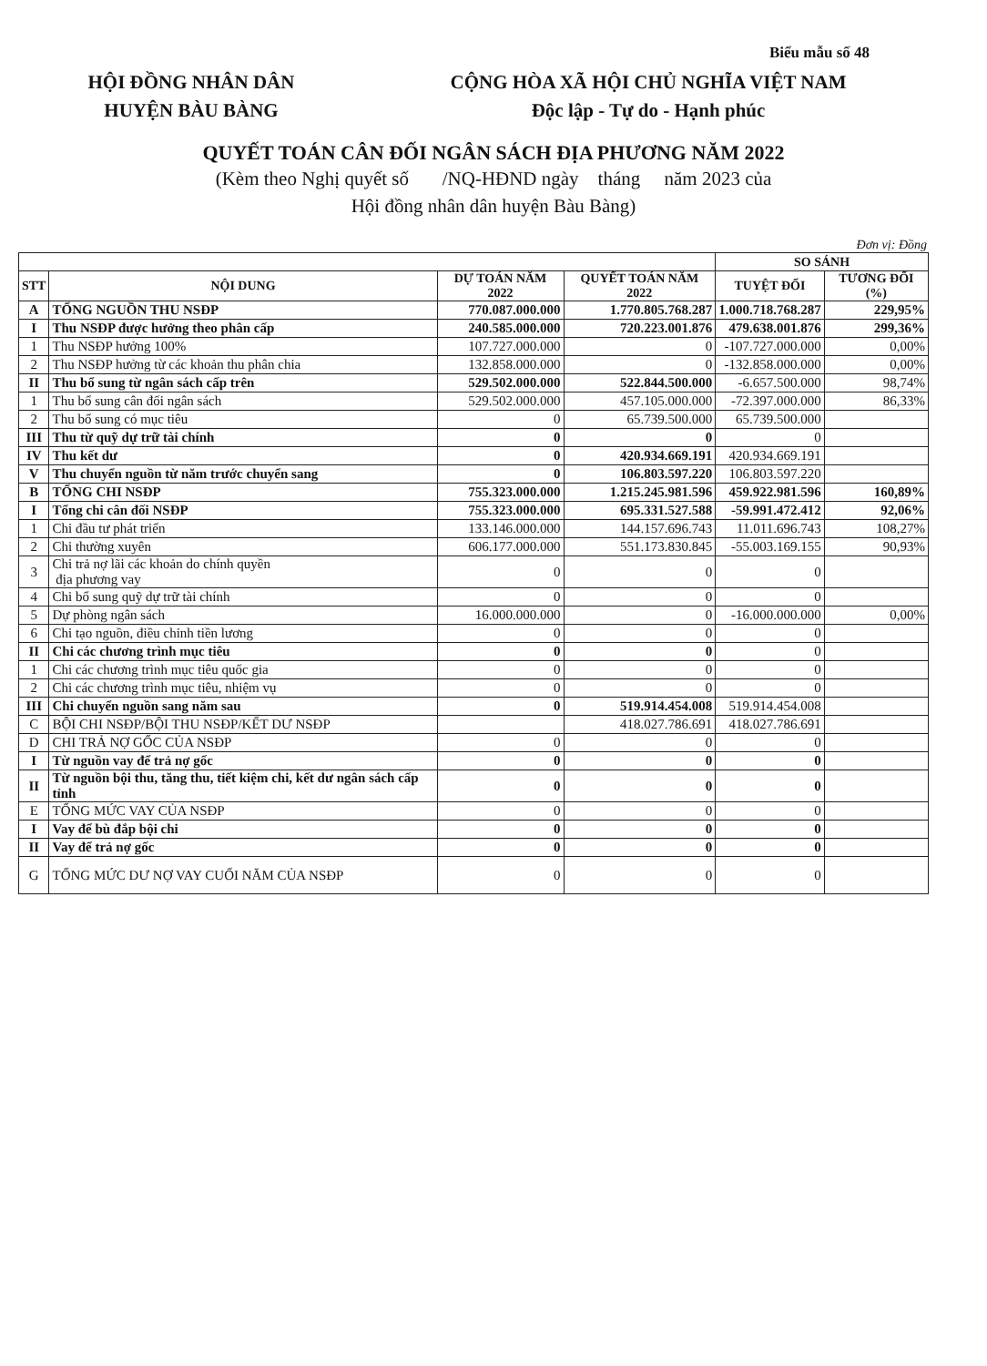Biểu mẫu số 48
HỘI ĐỒNG NHÂN DÂN
HUYỆN BÀU BÀNG
CỘNG HÒA XÃ HỘI CHỦ NGHĨA VIỆT NAM
Độc lập - Tự do - Hạnh phúc
QUYẾT TOÁN CÂN ĐỐI NGÂN SÁCH ĐỊA PHƯƠNG NĂM 2022
(Kèm theo Nghị quyết số /NQ-HĐND ngày tháng năm 2023 của
Hội đồng nhân dân huyện Bàu Bàng)
Đơn vị: Đồng
| | | | | SO SÁNH | |
| --- | --- | --- | --- | --- | --- |
| STT | NỘI DUNG | DỰ TOÁN NĂM 2022 | QUYẾT TOÁN NĂM 2022 | TUYỆT ĐỐI | TƯƠNG ĐỐI (%) |
| A | TỔNG NGUỒN THU NSĐP | 770.087.000.000 | 1.770.805.768.287 | 1.000.718.768.287 | 229,95% |
| I | Thu NSĐP được hưởng theo phân cấp | 240.585.000.000 | 720.223.001.876 | 479.638.001.876 | 299,36% |
| 1 | Thu NSĐP hưởng 100% | 107.727.000.000 | 0 | -107.727.000.000 | 0,00% |
| 2 | Thu NSĐP hưởng từ các khoản thu phân chia | 132.858.000.000 | 0 | -132.858.000.000 | 0,00% |
| II | Thu bổ sung từ ngân sách cấp trên | 529.502.000.000 | 522.844.500.000 | -6.657.500.000 | 98,74% |
| 1 | Thu bổ sung cân đối ngân sách | 529.502.000.000 | 457.105.000.000 | -72.397.000.000 | 86,33% |
| 2 | Thu bổ sung có mục tiêu | 0 | 65.739.500.000 | 65.739.500.000 | |
| III | Thu từ quỹ dự trữ tài chính | 0 | 0 | 0 | |
| IV | Thu kết dư | 0 | 420.934.669.191 | 420.934.669.191 | |
| V | Thu chuyển nguồn từ năm trước chuyển sang | 0 | 106.803.597.220 | 106.803.597.220 | |
| B | TỔNG CHI NSĐP | 755.323.000.000 | 1.215.245.981.596 | 459.922.981.596 | 160,89% |
| I | Tổng chi cân đối NSĐP | 755.323.000.000 | 695.331.527.588 | -59.991.472.412 | 92,06% |
| 1 | Chi đầu tư phát triển | 133.146.000.000 | 144.157.696.743 | 11.011.696.743 | 108,27% |
| 2 | Chi thường xuyên | 606.177.000.000 | 551.173.830.845 | -55.003.169.155 | 90,93% |
| 3 | Chi trả nợ lãi các khoản do chính quyền địa phương vay | 0 | 0 | 0 | |
| 4 | Chi bổ sung quỹ dự trữ tài chính | 0 | 0 | 0 | |
| 5 | Dự phòng ngân sách | 16.000.000.000 | 0 | -16.000.000.000 | 0,00% |
| 6 | Chi tạo nguồn, điều chỉnh tiền lương | 0 | 0 | 0 | |
| II | Chi các chương trình mục tiêu | 0 | 0 | 0 | |
| 1 | Chi các chương trình mục tiêu quốc gia | 0 | 0 | 0 | |
| 2 | Chi các chương trình mục tiêu, nhiệm vụ | 0 | 0 | 0 | |
| III | Chi chuyển nguồn sang năm sau | 0 | 519.914.454.008 | 519.914.454.008 | |
| C | BỘI CHI NSĐP/BỘI THU NSĐP/KẾT DƯ NSĐP | | 418.027.786.691 | 418.027.786.691 | |
| D | CHI TRẢ NỢ GỐC CỦA NSĐP | 0 | 0 | 0 | |
| I | Từ nguồn vay để trả nợ gốc | 0 | 0 | 0 | |
| II | Từ nguồn bội thu, tăng thu, tiết kiệm chi, kết dư ngân sách cấp tỉnh | 0 | 0 | 0 | |
| E | TỔNG MỨC VAY CỦA NSĐP | 0 | 0 | 0 | |
| I | Vay để bù đắp bội chi | 0 | 0 | 0 | |
| II | Vay để trả nợ gốc | 0 | 0 | 0 | |
| G | TỔNG MỨC DƯ NỢ VAY CUỐI NĂM CỦA NSĐP | 0 | 0 | 0 | |